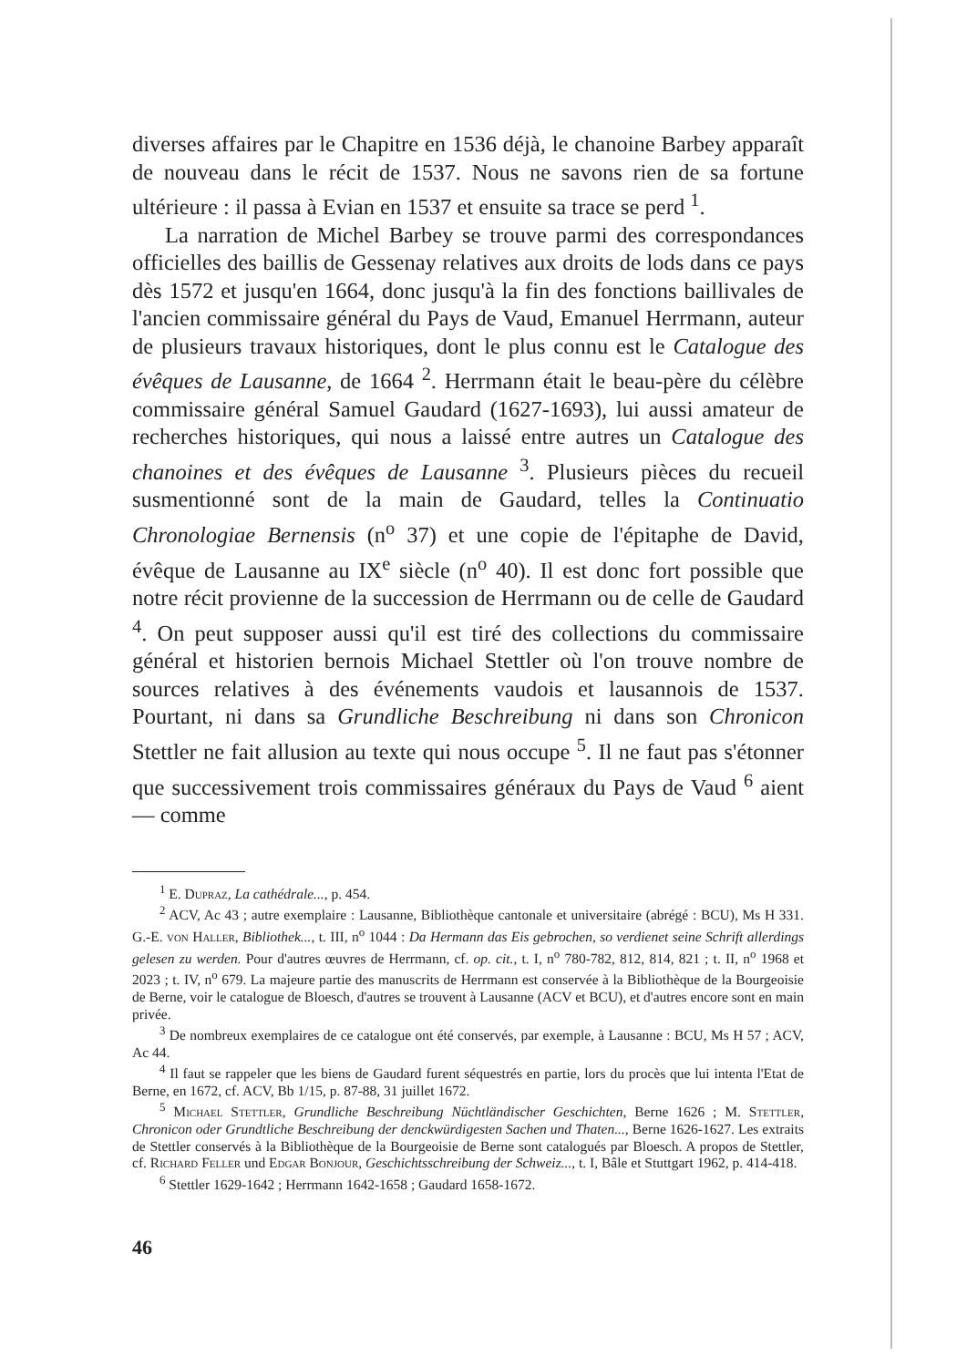diverses affaires par le Chapitre en 1536 déjà, le chanoine Barbey apparaît de nouveau dans le récit de 1537. Nous ne savons rien de sa fortune ultérieure : il passa à Evian en 1537 et ensuite sa trace se perd <sup>1</sup>.
La narration de Michel Barbey se trouve parmi des correspondances officielles des baillis de Gessenay relatives aux droits de lods dans ce pays dès 1572 et jusqu'en 1664, donc jusqu'à la fin des fonctions baillivales de l'ancien commissaire général du Pays de Vaud, Emanuel Herrmann, auteur de plusieurs travaux historiques, dont le plus connu est le Catalogue des évêques de Lausanne, de 1664 <sup>2</sup>. Herrmann était le beau-père du célèbre commissaire général Samuel Gaudard (1627-1693), lui aussi amateur de recherches historiques, qui nous a laissé entre autres un Catalogue des chanoines et des évêques de Lausanne <sup>3</sup>. Plusieurs pièces du recueil susmentionné sont de la main de Gaudard, telles la Continuatio Chronologiae Bernensis (n<sup>o</sup> 37) et une copie de l'épitaphe de David, évêque de Lausanne au IX<sup>e</sup> siècle (n<sup>o</sup> 40). Il est donc fort possible que notre récit provienne de la succession de Herrmann ou de celle de Gaudard <sup>4</sup>. On peut supposer aussi qu'il est tiré des collections du commissaire général et historien bernois Michael Stettler où l'on trouve nombre de sources relatives à des événements vaudois et lausannois de 1537. Pourtant, ni dans sa Grundliche Beschreibung ni dans son Chronicon Stettler ne fait allusion au texte qui nous occupe <sup>5</sup>. Il ne faut pas s'étonner que successivement trois commissaires généraux du Pays de Vaud <sup>6</sup> aient — comme
<sup>1</sup> E. Dupraz, La cathédrale..., p. 454.
<sup>2</sup> ACV, Ac 43 ; autre exemplaire : Lausanne, Bibliothèque cantonale et universitaire (abrégé : BCU), Ms H 331. G.-E. von Haller, Bibliothek..., t. III, n<sup>o</sup> 1044 : Da Hermann das Eis gebrochen, so verdienet seine Schrift allerdings gelesen zu werden. Pour d'autres œuvres de Herrmann, cf. op. cit., t. I, n<sup>o</sup> 780-782, 812, 814, 821 ; t. II, n<sup>o</sup> 1968 et 2023 ; t. IV, n<sup>o</sup> 679. La majeure partie des manuscrits de Herrmann est conservée à la Bibliothèque de la Bourgeoisie de Berne, voir le catalogue de Bloesch, d'autres se trouvent à Lausanne (ACV et BCU), et d'autres encore sont en main privée.
<sup>3</sup> De nombreux exemplaires de ce catalogue ont été conservés, par exemple, à Lausanne : BCU, Ms H 57 ; ACV, Ac 44.
<sup>4</sup> Il faut se rappeler que les biens de Gaudard furent séquestrés en partie, lors du procès que lui intenta l'Etat de Berne, en 1672, cf. ACV, Bb 1/15, p. 87-88, 31 juillet 1672.
<sup>5</sup> Michael Stettler, Grundliche Beschreibung Nüchtländischer Geschichten, Berne 1626 ; M. Stettler, Chronicon oder Grundtliche Beschreibung der denckwürdigesten Sachen und Thaten..., Berne 1626-1627. Les extraits de Stettler conservés à la Bibliothèque de la Bourgeoisie de Berne sont catalogués par Bloesch. A propos de Stettler, cf. Richard Feller und Edgar Bonjour, Geschichtsschreibung der Schweiz..., t. I, Bâle et Stuttgart 1962, p. 414-418.
<sup>6</sup> Stettler 1629-1642 ; Herrmann 1642-1658 ; Gaudard 1658-1672.
46